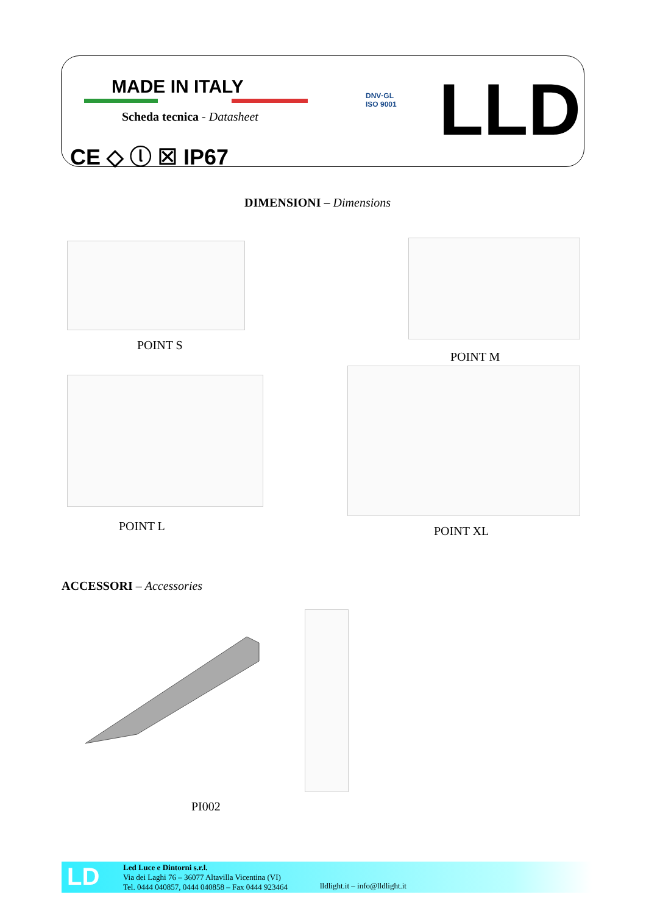MADE IN ITALY
Scheda tecnica - Datasheet
CE ◇ ⓛ ☒ IP67
DNV·GL
ISO 9001
LLD
DIMENSIONI – Dimensions
POINT S
POINT M
POINT L POINT XL
ACCESSORI – Accessories
PI002
LD
Led Luce e Dintorni s.r.l.
Via dei Laghi 76 – 36077 Altavilla Vicentina (VI)
Tel. 0444 040857, 0444 040858 – Fax 0444 923464
lldlight.it – info@lldlight.it